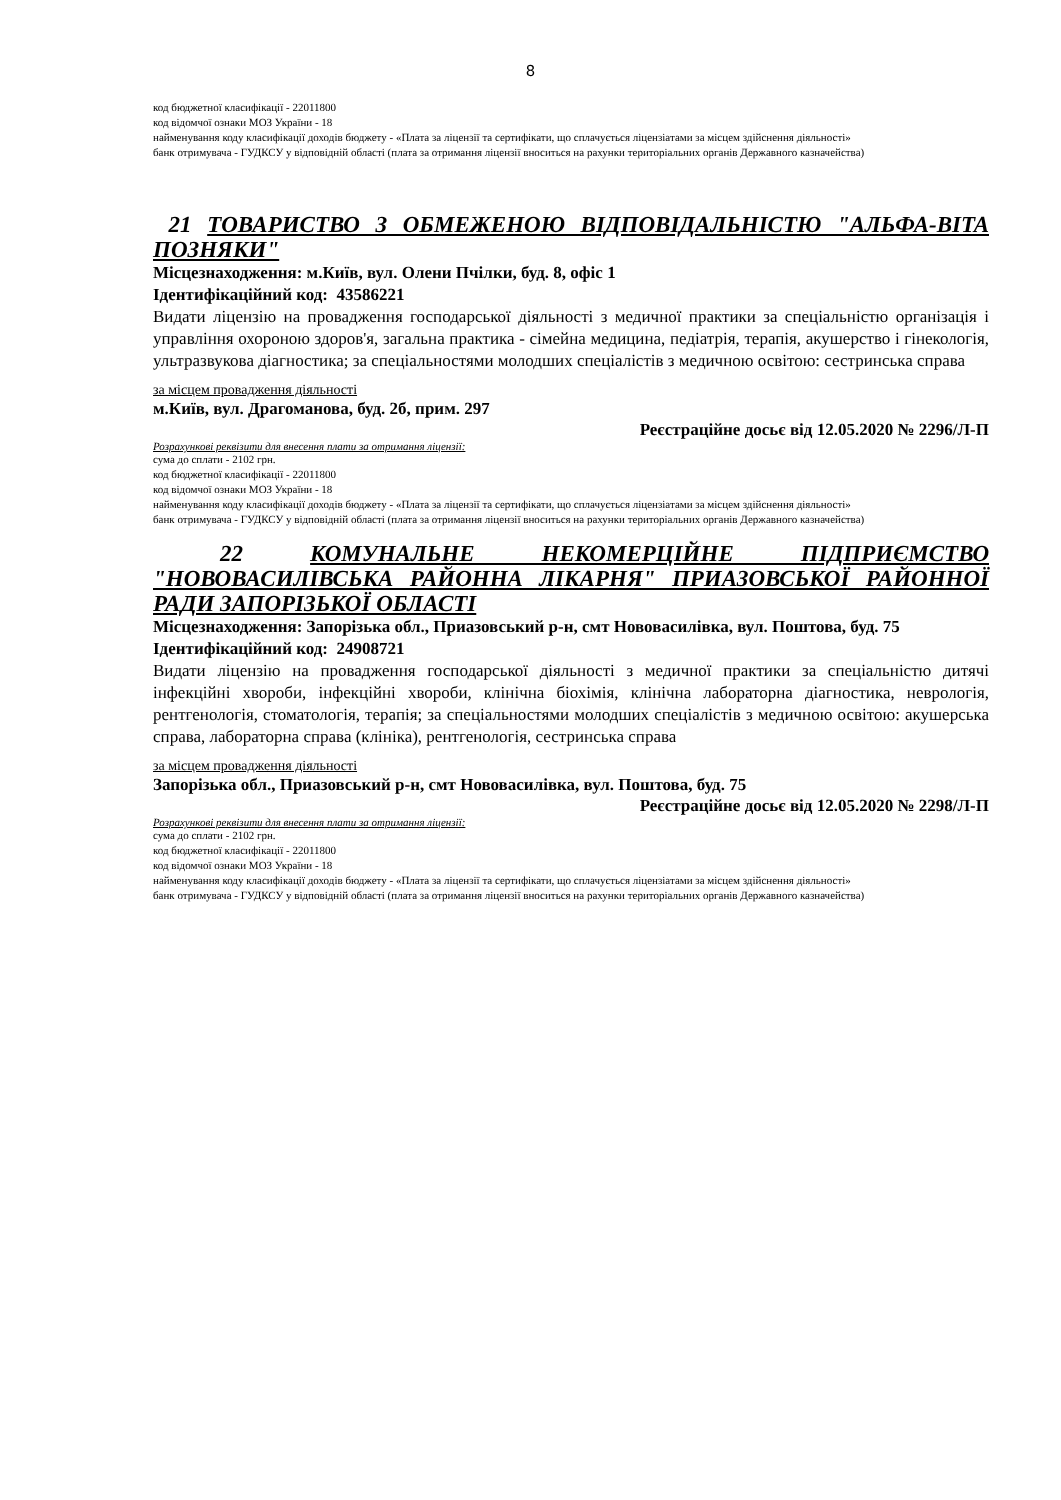8
код бюджетної класифікації - 22011800
код відомчої ознаки МОЗ України - 18
найменування коду класифікації доходів бюджету - «Плата за ліцензії та сертифікати, що сплачується ліцензіатами за місцем здійснення діяльності»
банк отримувача - ГУДКСУ у відповідній області (плата за отримання ліцензії вноситься на рахунки територіальних органів Державного казначейства)
21 ТОВАРИСТВО З ОБМЕЖЕНОЮ ВІДПОВІДАЛЬНІСТЮ "АЛЬФА-ВІТА ПОЗНЯКИ"
Місцезнаходження: м.Київ, вул. Олени Пчілки, буд. 8, офіс 1
Ідентифікаційний код: 43586221
Видати ліцензію на провадження господарської діяльності з медичної практики за спеціальністю організація і управління охороною здоров'я, загальна практика - сімейна медицина, педіатрія, терапія, акушерство і гінекологія, ультразвукова діагностика; за спеціальностями молодших спеціалістів з медичною освітою: сестринська справа
за місцем провадження діяльності
м.Київ, вул. Драгоманова, буд. 2б, прим. 297
Реєстраційне досьє від 12.05.2020 № 2296/Л-П
Розрахункові реквізити для внесення плати за отримання ліцензії:
сума до сплати - 2102 грн.
код бюджетної класифікації - 22011800
код відомчої ознаки МОЗ України - 18
найменування коду класифікації доходів бюджету - «Плата за ліцензії та сертифікати, що сплачується ліцензіатами за місцем здійснення діяльності»
банк отримувача - ГУДКСУ у відповідній області (плата за отримання ліцензії вноситься на рахунки територіальних органів Державного казначейства)
22 КОМУНАЛЬНЕ НЕКОМЕРЦІЙНЕ ПІДПРИЄМСТВО "НОВОВАСИЛІВСЬКА РАЙОННА ЛІКАРНЯ" ПРИАЗОВСЬКОЇ РАЙОННОЇ РАДИ ЗАПОРІЗЬКОЇ ОБЛАСТІ
Місцезнаходження: Запорізька обл., Приазовський р-н, смт Нововасилівка, вул. Поштова, буд. 75
Ідентифікаційний код: 24908721
Видати ліцензію на провадження господарської діяльності з медичної практики за спеціальністю дитячі інфекційні хвороби, інфекційні хвороби, клінічна біохімія, клінічна лабораторна діагностика, неврологія, рентгенологія, стоматологія, терапія; за спеціальностями молодших спеціалістів з медичною освітою: акушерська справа, лабораторна справа (клініка), рентгенологія, сестринська справа
за місцем провадження діяльності
Запорізька обл., Приазовський р-н, смт Нововасилівка, вул. Поштова, буд. 75
Реєстраційне досьє від 12.05.2020 № 2298/Л-П
Розрахункові реквізити для внесення плати за отримання ліцензії:
сума до сплати - 2102 грн.
код бюджетної класифікації - 22011800
код відомчої ознаки МОЗ України - 18
найменування коду класифікації доходів бюджету - «Плата за ліцензії та сертифікати, що сплачується ліцензіатами за місцем здійснення діяльності»
банк отримувача - ГУДКСУ у відповідній області (плата за отримання ліцензії вноситься на рахунки територіальних органів Державного казначейства)